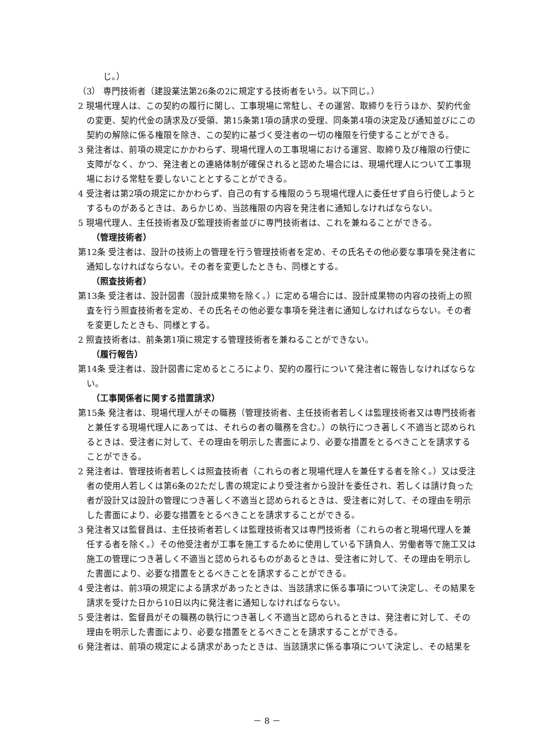じ。）
（3） 専門技術者（建設業法第26条の2に規定する技術者をいう。以下同じ。）
2 現場代理人は、この契約の履行に関し、工事現場に常駐し、その運営、取締りを行うほか、契約代金の変更、契約代金の請求及び受領、第15条第1項の請求の受理、同条第4項の決定及び通知並びにこの契約の解除に係る権限を除き、この契約に基づく受注者の一切の権限を行使することができる。
3 発注者は、前項の規定にかかわらず、現場代理人の工事現場における運営、取締り及び権限の行使に支障がなく、かつ、発注者との連絡体制が確保されると認めた場合には、現場代理人について工事現場における常駐を要しないこととすることができる。
4 受注者は第2項の規定にかかわらず、自己の有する権限のうち現場代理人に委任せず自ら行使しようとするものがあるときは、あらかじめ、当該権限の内容を発注者に通知しなければならない。
5 現場代理人、主任技術者及び監理技術者並びに専門技術者は、これを兼ねることができる。
（管理技術者）
第12条 受注者は、設計の技術上の管理を行う管理技術者を定め、その氏名その他必要な事項を発注者に通知しなければならない。その者を変更したときも、同様とする。
（照査技術者）
第13条 受注者は、設計図書（設計成果物を除く。）に定める場合には、設計成果物の内容の技術上の照査を行う照査技術者を定め、その氏名その他必要な事項を発注者に通知しなければならない。その者を変更したときも、同様とする。
2 照査技術者は、前条第1項に規定する管理技術者を兼ねることができない。
（履行報告）
第14条 受注者は、設計図書に定めるところにより、契約の履行について発注者に報告しなければならない。
（工事関係者に関する措置請求）
第15条 発注者は、現場代理人がその職務（管理技術者、主任技術者若しくは監理技術者又は専門技術者と兼任する現場代理人にあっては、それらの者の職務を含む。）の執行につき著しく不適当と認められるときは、受注者に対して、その理由を明示した書面により、必要な措置をとるべきことを請求することができる。
2 発注者は、管理技術者若しくは照査技術者（これらの者と現場代理人を兼任する者を除く。）又は受注者の使用人若しくは第6条の2ただし書の規定により受注者から設計を委任され、若しくは請け負った者が設計又は設計の管理につき著しく不適当と認められるときは、受注者に対して、その理由を明示した書面により、必要な措置をとるべきことを請求することができる。
3 発注者又は監督員は、主任技術者若しくは監理技術者又は専門技術者（これらの者と現場代理人を兼任する者を除く。）その他受注者が工事を施工するために使用している下請負人、労働者等で施工又は施工の管理につき著しく不適当と認められるものがあるときは、受注者に対して、その理由を明示した書面により、必要な措置をとるべきことを請求することができる。
4 受注者は、前3項の規定による請求があったときは、当該請求に係る事項について決定し、その結果を請求を受けた日から10日以内に発注者に通知しなければならない。
5 受注者は、監督員がその職務の執行につき著しく不適当と認められるときは、発注者に対して、その理由を明示した書面により、必要な措置をとるべきことを請求することができる。
6 発注者は、前項の規定による請求があったときは、当該請求に係る事項について決定し、その結果を
－ 8 －